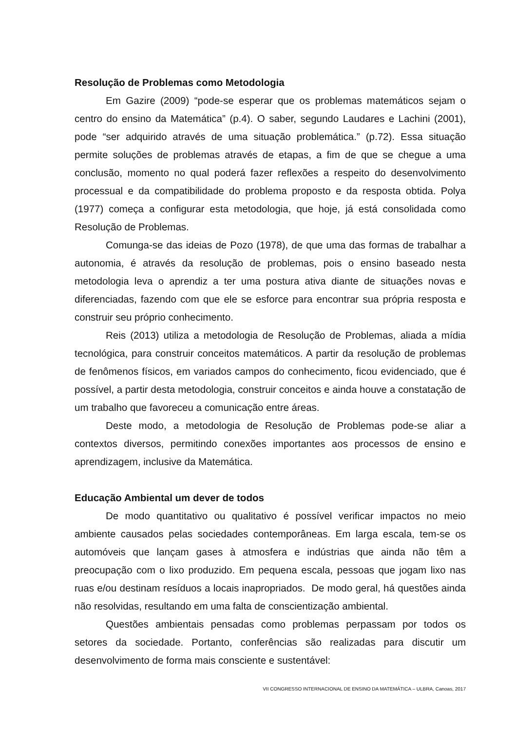Resolução de Problemas como Metodologia
Em Gazire (2009) “pode-se esperar que os problemas matemáticos sejam o centro do ensino da Matemática” (p.4). O saber, segundo Laudares e Lachini (2001), pode “ser adquirido através de uma situação problemática.” (p.72). Essa situação permite soluções de problemas através de etapas, a fim de que se chegue a uma conclusão, momento no qual poderá fazer reflexões a respeito do desenvolvimento processual e da compatibilidade do problema proposto e da resposta obtida. Polya (1977) começa a configurar esta metodologia, que hoje, já está consolidada como Resolução de Problemas.
Comunga-se das ideias de Pozo (1978), de que uma das formas de trabalhar a autonomia, é através da resolução de problemas, pois o ensino baseado nesta metodologia leva o aprendiz a ter uma postura ativa diante de situações novas e diferenciadas, fazendo com que ele se esforce para encontrar sua própria resposta e construir seu próprio conhecimento.
Reis (2013) utiliza a metodologia de Resolução de Problemas, aliada a mídia tecnológica, para construir conceitos matemáticos. A partir da resolução de problemas de fenômenos físicos, em variados campos do conhecimento, ficou evidenciado, que é possível, a partir desta metodologia, construir conceitos e ainda houve a constatação de um trabalho que favoreceu a comunicação entre áreas.
Deste modo, a metodologia de Resolução de Problemas pode-se aliar a contextos diversos, permitindo conexões importantes aos processos de ensino e aprendizagem, inclusive da Matemática.
Educação Ambiental um dever de todos
De modo quantitativo ou qualitativo é possível verificar impactos no meio ambiente causados pelas sociedades contemporâneas. Em larga escala, tem-se os automóveis que lançam gases à atmosfera e indústrias que ainda não têm a preocupação com o lixo produzido. Em pequena escala, pessoas que jogam lixo nas ruas e/ou destinam resíduos a locais inapropriados. De modo geral, há questões ainda não resolvidas, resultando em uma falta de conscientização ambiental.
Questões ambientais pensadas como problemas perpassam por todos os setores da sociedade. Portanto, conferências são realizadas para discutir um desenvolvimento de forma mais consciente e sustentável:
VII CONGRESSO INTERNACIONAL DE ENSINO DA MATEMÁTICA – ULBRA, Canoas, 2017